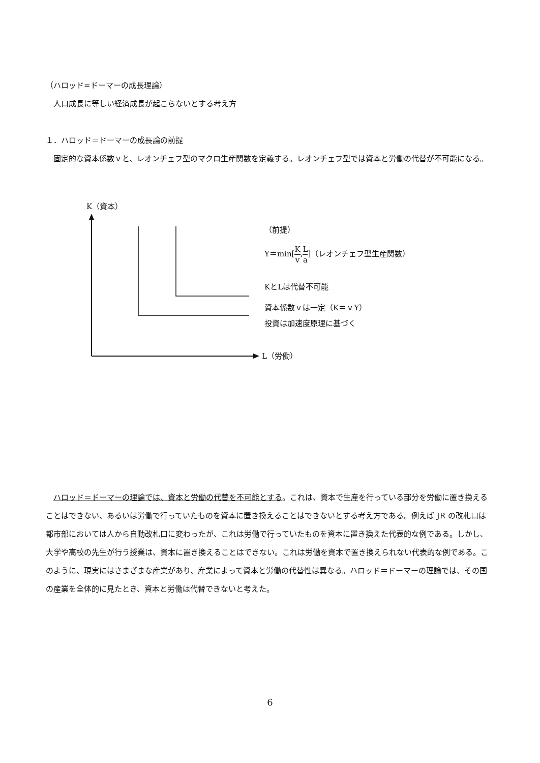（ハロッド=ドーマーの成長理論）
　人口成長に等しい経済成長が起こらないとする考え方
１．ハロッド＝ドーマーの成長論の前提
　固定的な資本係数ｖと、レオンチェフ型のマクロ生産関数を定義する。レオンチェフ型では資本と労働の代替が不可能になる。
K（資本）
L（労働）
（前提）
Y＝min[K v,L a]（レオンチェフ型生産関数）
KとLは代替不可能
資本係数ｖは一定（K＝ｖY）
投資は加速度原理に基づく
　ハロッド＝ドーマーの理論では、資本と労働の代替を不可能とする。これは、資本で生産を行っている部分を労働に置き換えることはできない、あるいは労働で行っていたものを資本に置き換えることはできないとする考え方である。例えば JR の改札口は都市部においては人から自動改札口に変わったが、これは労働で行っていたものを資本に置き換えた代表的な例である。しかし、大学や高校の先生が行う授業は、資本に置き換えることはできない。これは労働を資本で置き換えられない代表的な例である。このように、現実にはさまざまな産業があり、産業によって資本と労働の代替性は異なる。ハロッド＝ドーマーの理論では、その国の産業を全体的に見たとき、資本と労働は代替できないと考えた。
6